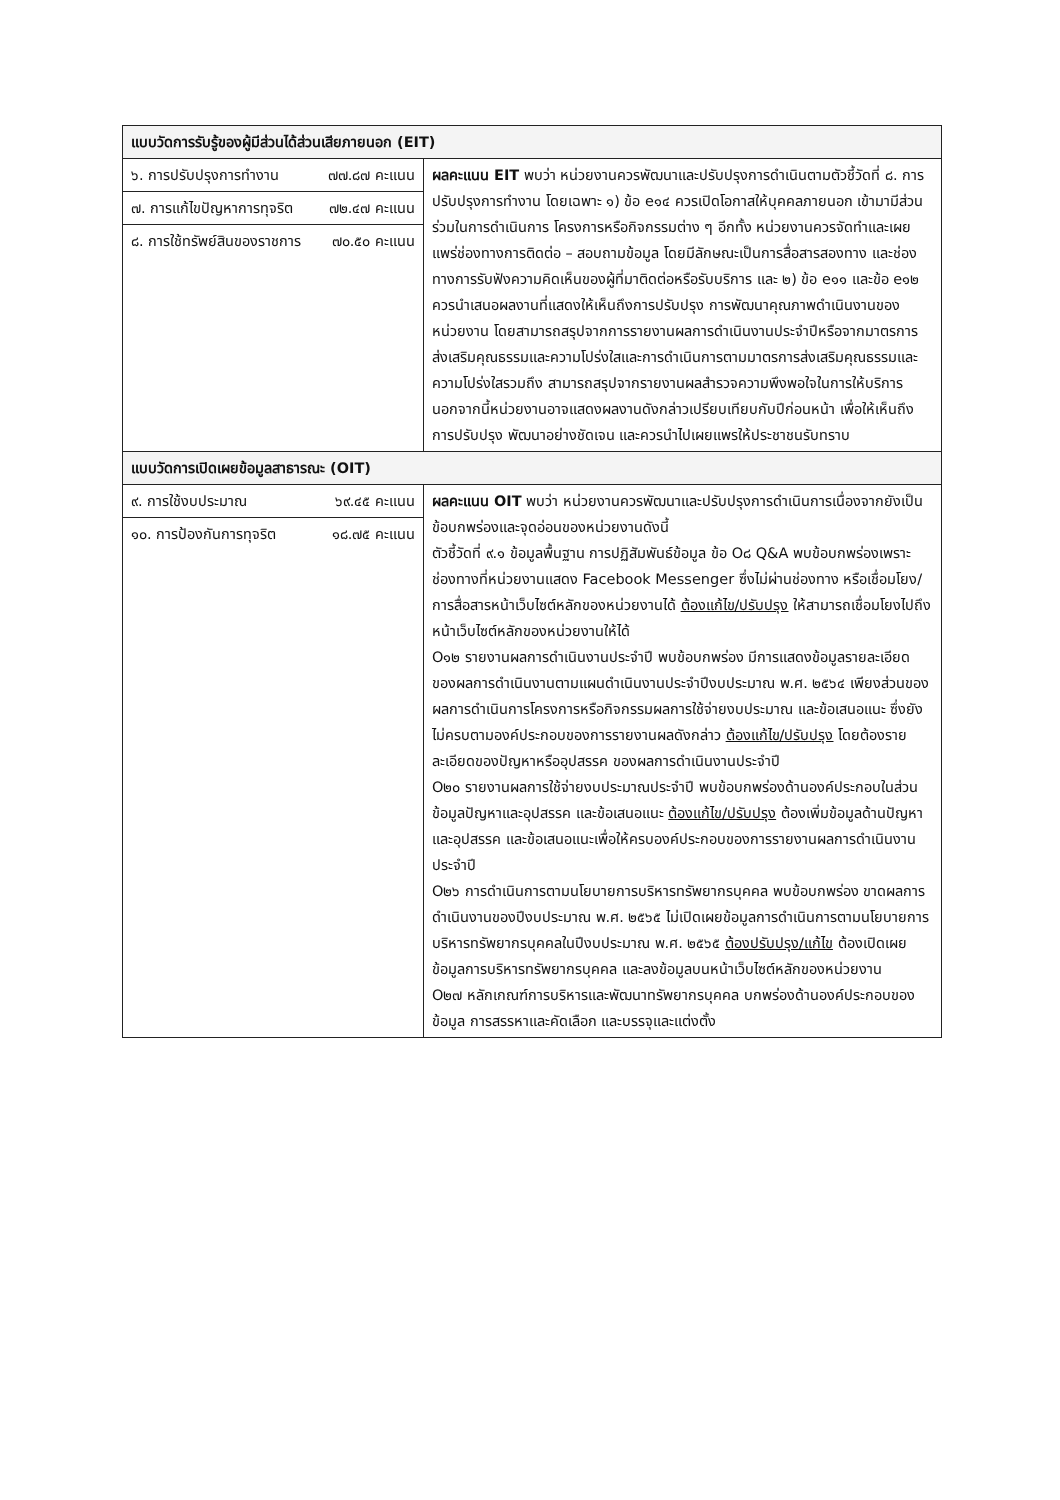| แบบวัดการรับรู้ของผู้มีส่วนได้ส่วนเสียภายนอก (EIT) | |
| ๖. การปรับปรุงการทำงาน ๗๗.๘๗ คะแนน ๗. การแก้ไขปัญหาการทุจริต ๗๒.๔๗ คะแนน ๘. การใช้ทรัพย์สินของราชการ ๗๐.๕๐ คะแนน | ผลคะแนน EIT พบว่า หน่วยงานควรพัฒนาและปรับปรุงการดำเนินตามตัวชี้วัดที่ ๘. การปรับปรุงการทำงาน โดยเฉพาะ ๑) ข้อ e๑๔ ควรเปิดโอกาสให้บุคคลภายนอก เข้ามามีส่วนร่วมในการดำเนินการ โครงการหรือกิจกรรมต่าง ๆ อีกทั้ง หน่วยงานควรจัดทำและเผยแพร่ช่องทางการติดต่อ – สอบถามข้อมูล โดยมีลักษณะเป็นการสื่อสารสองทาง และช่องทางการรับฟังความคิดเห็นของผู้ที่มาติดต่อหรือรับบริการ และ ๒) ข้อ e๑๑ และข้อ e๑๒ ควรนำเสนอผลงานที่แสดงให้เห็นถึงการปรับปรุง การพัฒนาคุณภาพดำเนินงานของหน่วยงาน โดยสามารถสรุปจากการรายงานผลการดำเนินงานประจำปีหรือจากมาตรการส่งเสริมคุณธรรมและความโปร่งใสและการดำเนินการตามมาตรการส่งเสริมคุณธรรมและความโปร่งใสรวมถึง สามารถสรุปจากรายงานผลสำรวจความพึงพอใจในการให้บริการ นอกจากนี้หน่วยงานอาจแสดงผลงานดังกล่าวเปรียบเทียบกับปีก่อนหน้า เพื่อให้เห็นถึงการปรับปรุง พัฒนาอย่างชัดเจน และควรนำไปเผยแพรให้ประชาชนรับทราบ |
| แบบวัดการเปิดเผยข้อมูลสาธารณะ (OIT) | |
| ๙. การใช้งบประมาณ ๖๙.๔๕ คะแนน ๑๐. การป้องกันการทุจริต ๑๘.๗๕ คะแนน | ผลคะแนน OIT พบว่า หน่วยงานควรพัฒนาและปรับปรุงการดำเนินการเนื่องจากยังเป็นข้อบกพร่องและจุดอ่อนของหน่วยงานดังนี้ ตัวชี้วัดที่ ๙.๑ ข้อมูลพื้นฐาน การปฏิสัมพันธ์ข้อมูล ข้อ O๘ Q&A พบข้อบกพร่องเพราะ ช่องทางที่หน่วยงานแสดง Facebook Messenger ซึ่งไม่ผ่านช่องทาง หรือเชื่อมโยง/การสื่อสารหน้าเว็บไซต์หลักของหน่วยงานได้ ต้องแก้ไข/ปรับปรุง ให้สามารถเชื่อมโยงไปถึงหน้าเว็บไซต์หลักของหน่วยงานให้ได้ O๑๒ รายงานผลการดำเนินงานประจำปี พบข้อบกพร่อง มีการแสดงข้อมูลรายละเอียดของผลการดำเนินงานตามแผนดำเนินงานประจำปีงบประมาณ พ.ศ. ๒๕๖๔ เพียงส่วนของผลการดำเนินการโครงการหรือกิจกรรมผลการใช้จ่ายงบประมาณ และข้อเสนอแนะ ซึ่งยังไม่ครบตามองค์ประกอบของการรายงานผลดังกล่าว ต้องแก้ไข/ปรับปรุง โดยต้องรายละเอียดของปัญหาหรืออุปสรรค ของผลการดำเนินงานประจำปี O๒๐ รายงานผลการใช้จ่ายงบประมาณประจำปี พบข้อบกพร่องด้านองค์ประกอบในส่วนข้อมูลปัญหาและอุปสรรค และข้อเสนอแนะ ต้องแก้ไข/ปรับปรุง ต้องเพิ่มข้อมูลด้านปัญหาและอุปสรรค และข้อเสนอแนะเพื่อให้ครบองค์ประกอบของการรายงานผลการดำเนินงานประจำปี O๒๖ การดำเนินการตามนโยบายการบริหารทรัพยากรบุคคล พบข้อบกพร่อง ขาดผลการดำเนินงานของปีงบประมาณ พ.ศ. ๒๕๖๕ ไม่เปิดเผยข้อมูลการดำเนินการตามนโยบายการบริหารทรัพยากรบุคคลในปีงบประมาณ พ.ศ. ๒๕๖๕ ต้องปรับปรุง/แก้ไข ต้องเปิดเผยข้อมูลการบริหารทรัพยากรบุคคล และลงข้อมูลบนหน้าเว็บไซต์หลักของหน่วยงาน O๒๗ หลักเกณฑ์การบริหารและพัฒนาทรัพยากรบุคคล บกพร่องด้านองค์ประกอบของข้อมูล การสรรหาและคัดเลือก และบรรจุและแต่งตั้ง |